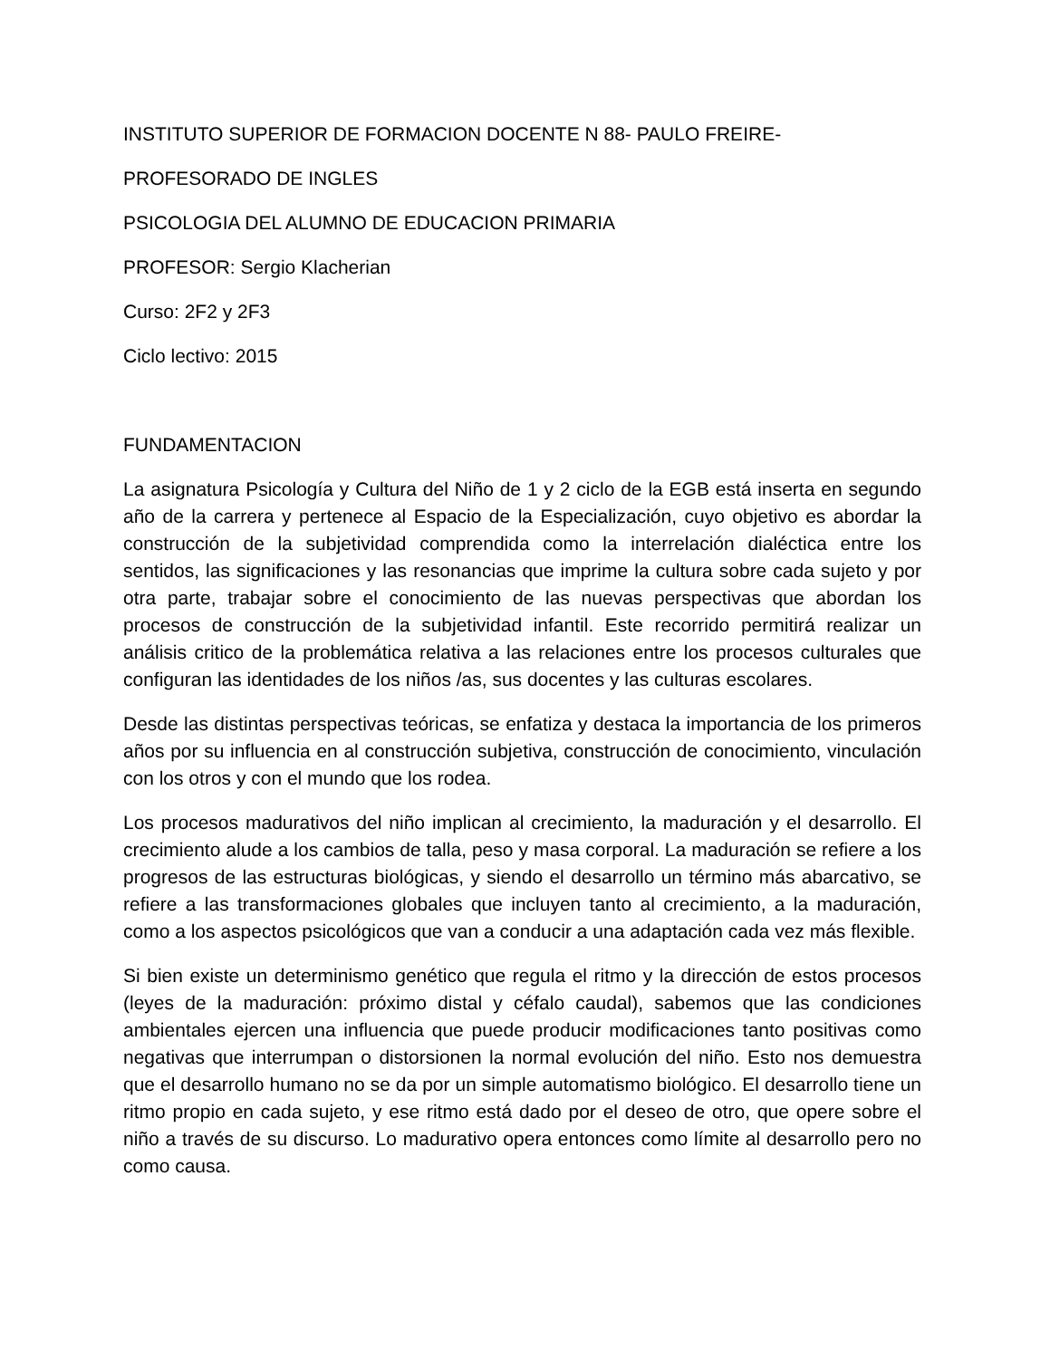INSTITUTO SUPERIOR DE FORMACION DOCENTE N 88- PAULO FREIRE-
PROFESORADO DE INGLES
PSICOLOGIA DEL ALUMNO DE EDUCACION PRIMARIA
PROFESOR: Sergio Klacherian
Curso: 2F2 y 2F3
Ciclo lectivo: 2015
FUNDAMENTACION
La asignatura Psicología y Cultura del Niño de 1 y 2 ciclo de la EGB está inserta en segundo año de la carrera y pertenece al Espacio de la Especialización, cuyo objetivo es abordar la construcción de la subjetividad comprendida como la interrelación dialéctica entre los sentidos, las significaciones y las resonancias que imprime la cultura sobre cada sujeto y por otra parte, trabajar sobre el conocimiento de las nuevas perspectivas que abordan los procesos de construcción de la subjetividad infantil. Este recorrido permitirá realizar un análisis critico de la problemática relativa a las relaciones entre los procesos culturales que configuran las identidades de los niños /as, sus docentes y las culturas escolares.
Desde las distintas perspectivas teóricas, se enfatiza y destaca la importancia de los primeros años por su influencia en al construcción subjetiva, construcción de conocimiento, vinculación con los otros y con el mundo que los rodea.
Los procesos madurativos del niño implican al crecimiento, la maduración y el desarrollo. El crecimiento alude a los cambios de talla, peso y masa corporal. La maduración se refiere a los progresos de las estructuras biológicas, y siendo el desarrollo un término más abarcativo, se refiere a las transformaciones globales que incluyen tanto al crecimiento, a la maduración, como a los aspectos psicológicos que van a conducir a una adaptación cada vez más flexible.
Si bien existe un determinismo genético que regula el ritmo y la dirección de estos procesos (leyes de la maduración: próximo distal y céfalo caudal), sabemos que las condiciones ambientales ejercen una influencia que puede producir modificaciones tanto positivas como negativas que interrumpan o distorsionen la normal evolución del niño. Esto nos demuestra que el desarrollo humano no se da por un simple automatismo biológico. El desarrollo tiene un ritmo propio en cada sujeto, y ese ritmo está dado por el deseo de otro, que opere sobre el niño a través de su discurso. Lo madurativo opera entonces como límite al desarrollo pero no como causa.